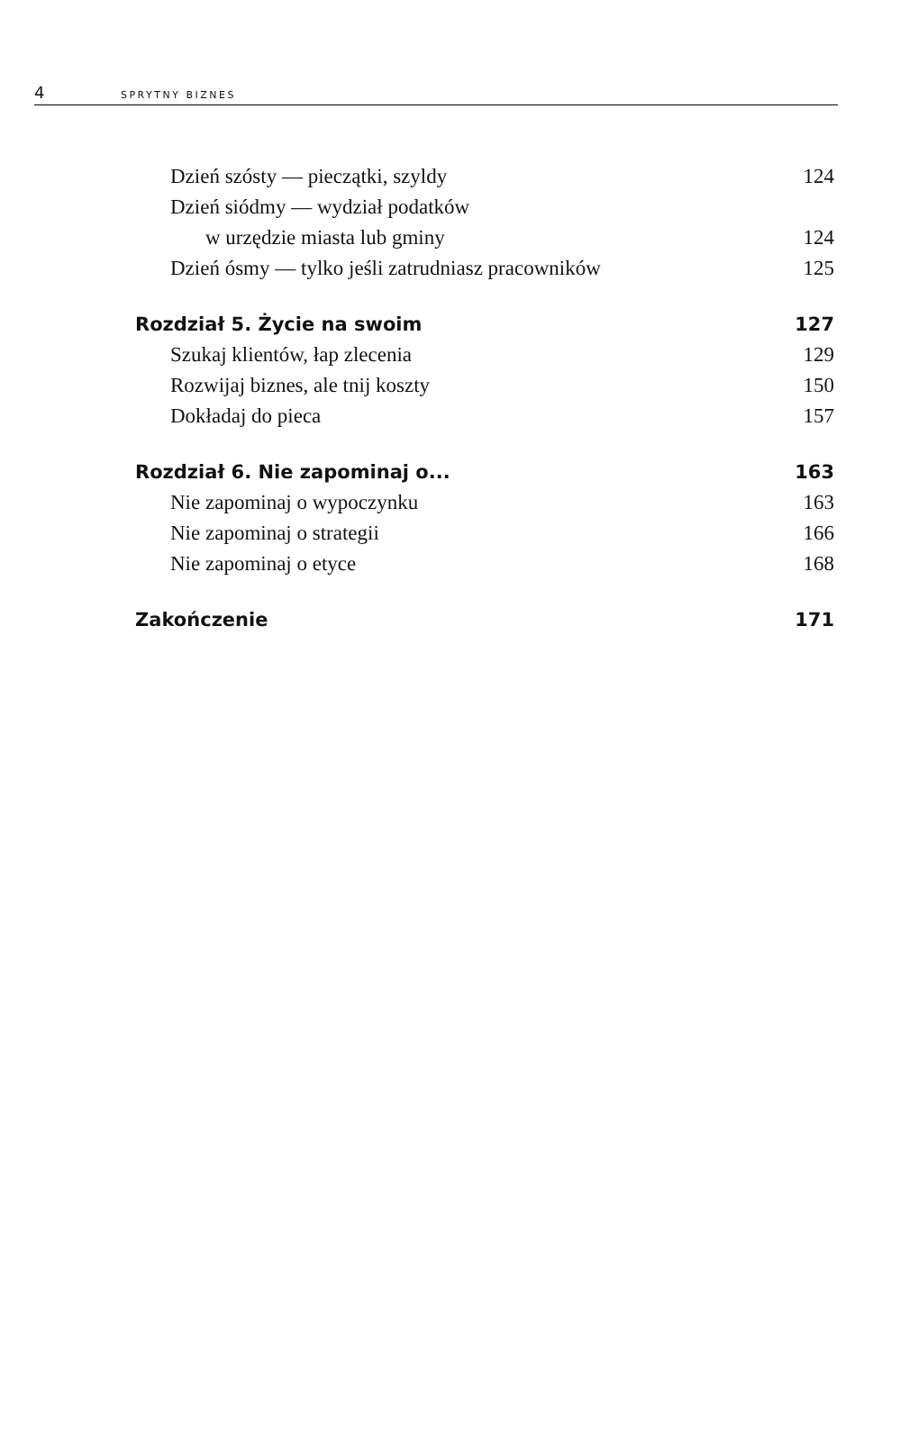4 SPRYTNY BIZNES
Dzień szósty — pieczątki, szyldy 124
Dzień siódmy — wydział podatków
w urzędzie miasta lub gminy 124
Dzień ósmy — tylko jeśli zatrudniasz pracowników 125
Rozdział 5. Życie na swoim 127
Szukaj klientów, łap zlecenia 129
Rozwijaj biznes, ale tnij koszty 150
Dokładaj do pieca 157
Rozdział 6. Nie zapominaj o... 163
Nie zapominaj o wypoczynku 163
Nie zapominaj o strategii 166
Nie zapominaj o etyce 168
Zakończenie 171